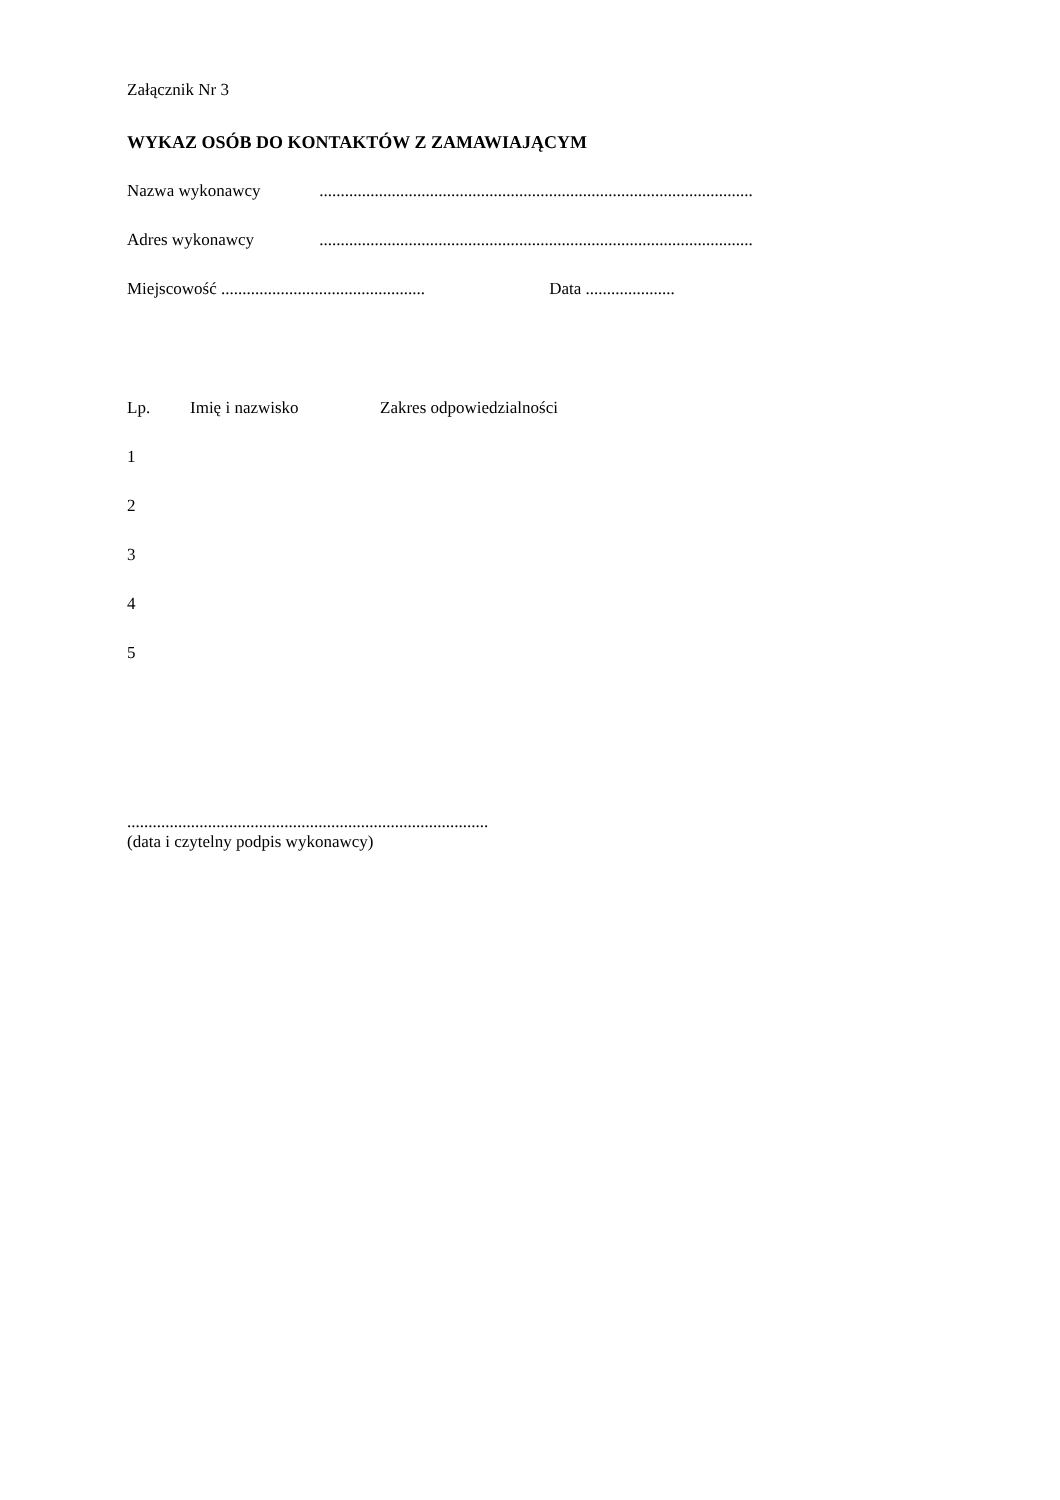Załącznik Nr 3
WYKAZ OSÓB DO KONTAKTÓW Z ZAMAWIAJĄCYM
Nazwa wykonawcy ......................................................................................................
Adres wykonawcy ......................................................................................................
Miejscowość ................................................ Data .....................
| Lp. | Imię i nazwisko | Zakres odpowiedzialności |
| --- | --- | --- |
| 1 | | |
| 2 | | |
| 3 | | |
| 4 | | |
| 5 | | |
.....................................................................................
(data i czytelny podpis wykonawcy)